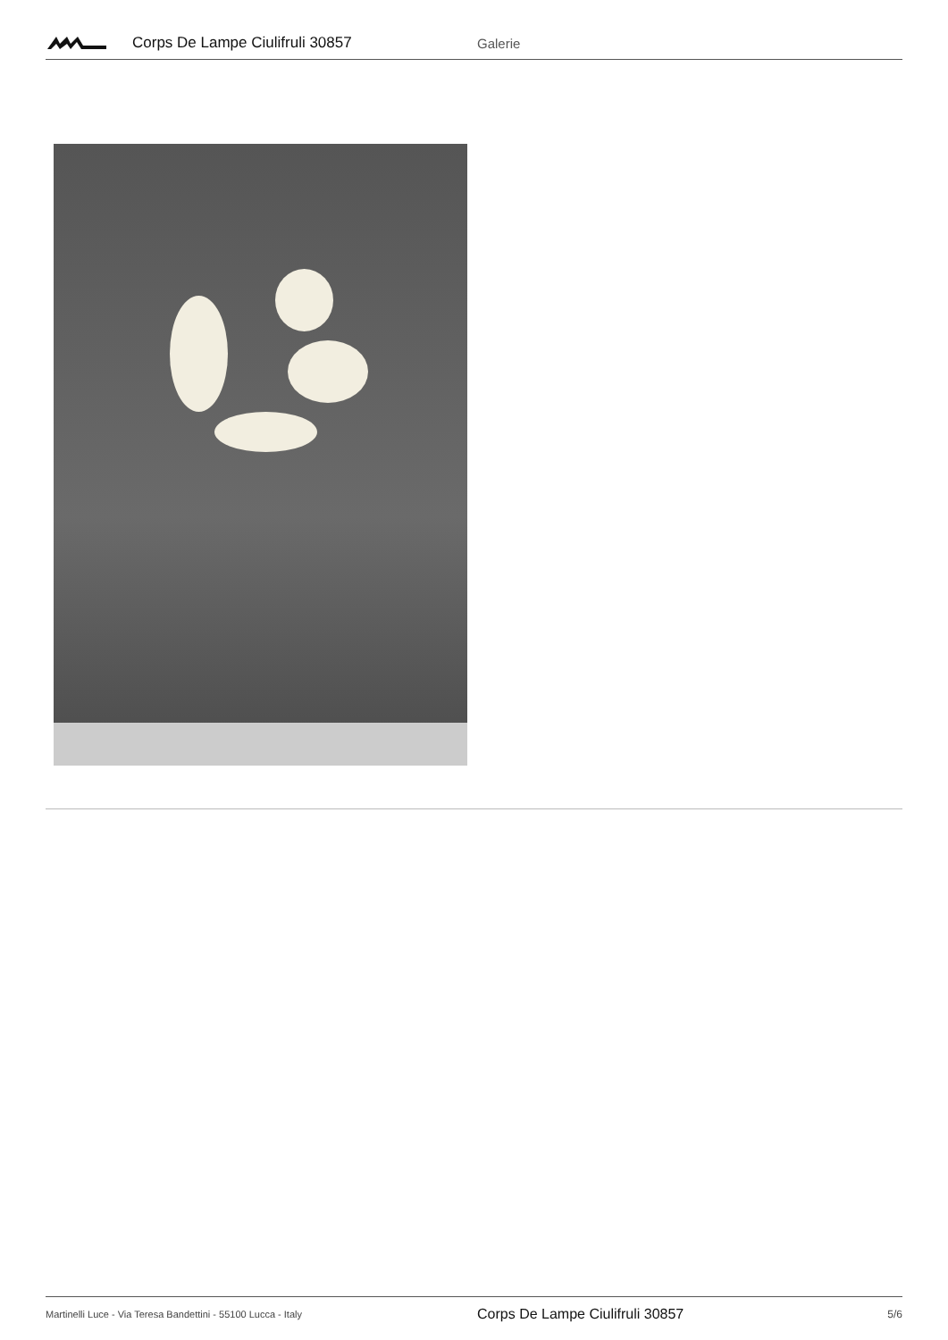Corps De Lampe Ciulifruli 30857 Galerie
Martinelli Luce - Via Teresa Bandettini - 55100 Lucca - Italy
Corps De Lampe Ciulifruli 30857
5/6